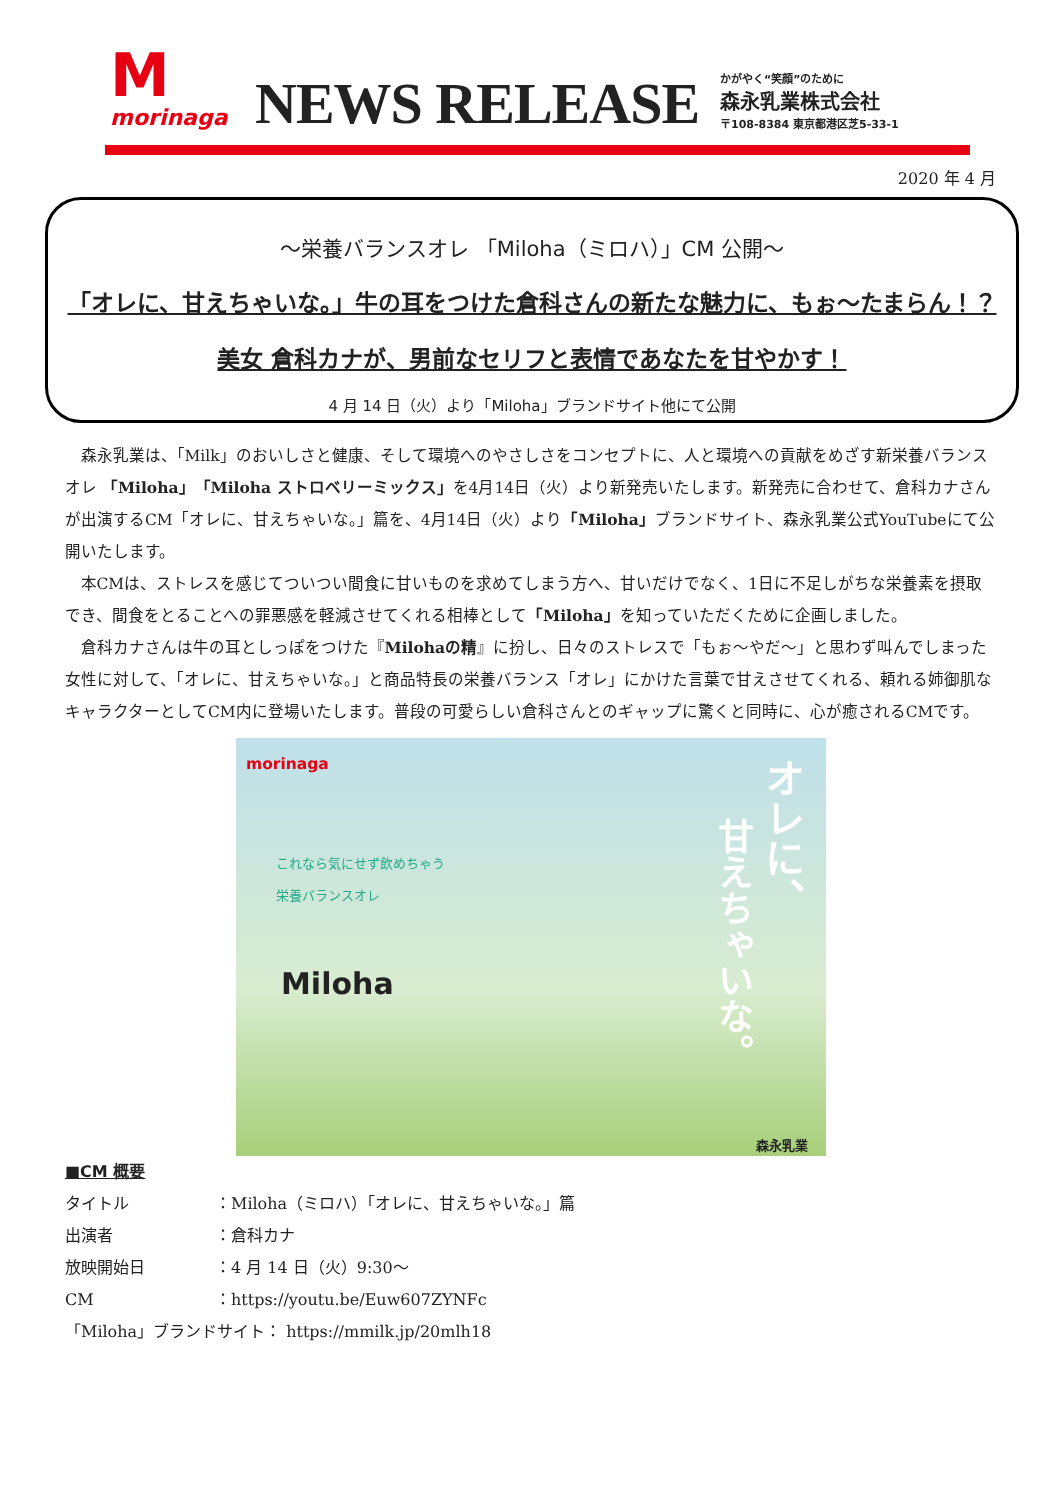M
morinaga
NEWS RELEASE
かがやく“笑顔”のために
森永乳業株式会社
〒108-8384 東京都港区芝5-33-1
2020 年 4 月
～栄養バランスオレ 「Miloha（ミロハ）」CM 公開～
「オレに、甘えちゃいな。」牛の耳をつけた倉科さんの新たな魅力に、もぉ～たまらん！？
美女 倉科カナが、男前なセリフと表情であなたを甘やかす！
4 月 14 日（火）より「Miloha」ブランドサイト他にて公開
森永乳業は、「Milk」のおいしさと健康、そして環境へのやさしさをコンセプトに、人と環境への貢献をめざす新栄養バランスオレ 「Miloha」「Miloha ストロベリーミックス」を4月14日（火）より新発売いたします。新発売に合わせて、倉科カナさんが出演するCM「オレに、甘えちゃいな。」篇を、4月14日（火）より「Miloha」ブランドサイト、森永乳業公式YouTubeにて公開いたします。
本CMは、ストレスを感じてついつい間食に甘いものを求めてしまう方へ、甘いだけでなく、1日に不足しがちな栄養素を摂取でき、間食をとることへの罪悪感を軽減させてくれる相棒として「Miloha」を知っていただくために企画しました。
倉科カナさんは牛の耳としっぽをつけた『Milohaの精』に扮し、日々のストレスで「もぉ～やだ～」と思わず叫んでしまった女性に対して、「オレに、甘えちゃいな。」と商品特長の栄養バランス「オレ」にかけた言葉で甘えさせてくれる、頼れる姉御肌なキャラクターとしてCM内に登場いたします。普段の可愛らしい倉科さんとのギャップに驚くと同時に、心が癒されるCMです。
morinaga
これなら気にせず飲めちゃう
栄養バランスオレ
Miloha
オレに、
甘えちゃいな。
森永乳業
■CM 概要
| タイトル | ：Miloha（ミロハ）「オレに、甘えちゃいな。」篇 |
| 出演者 | ：倉科カナ |
| 放映開始日 | ：4 月 14 日（火）9:30～ |
| CM | ： https://youtu.be/Euw607ZYNFc |
「Miloha」ブランドサイト： https://mmilk.jp/20mlh18